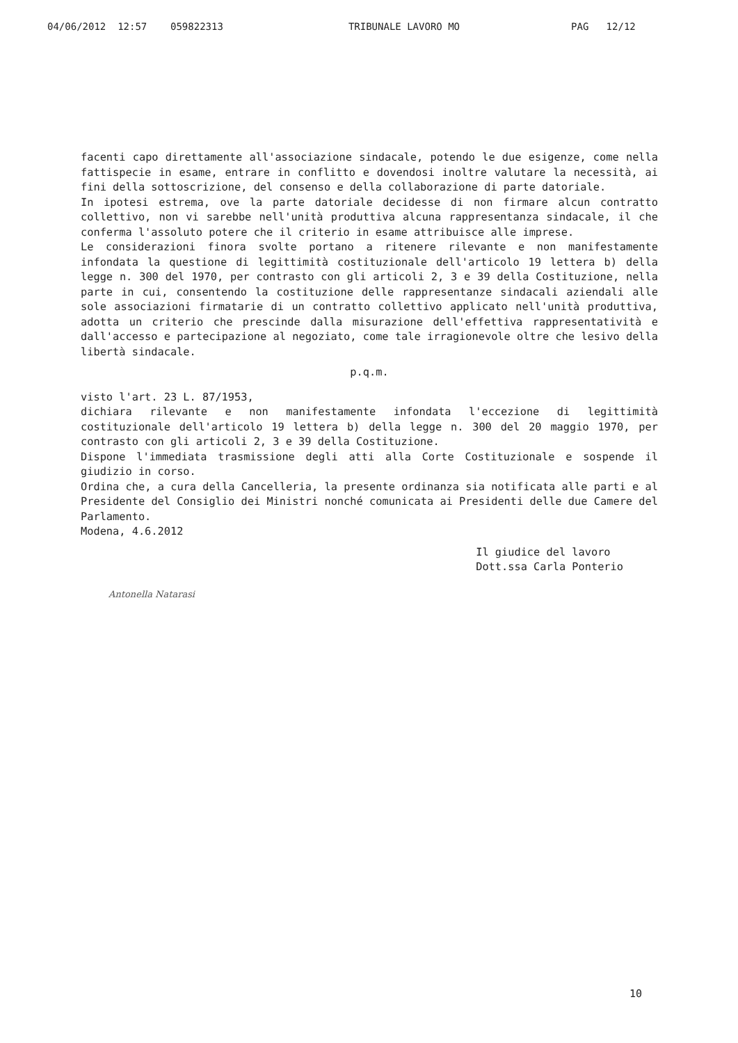04/06/2012 12:57 059822313 TRIBUNALE LAVORO MO PAG 12/12
facenti capo direttamente all'associazione sindacale, potendo le due esigenze, come nella fattispecie in esame, entrare in conflitto e dovendosi inoltre valutare la necessità, ai fini della sottoscrizione, del consenso e della collaborazione di parte datoriale.
In ipotesi estrema, ove la parte datoriale decidesse di non firmare alcun contratto collettivo, non vi sarebbe nell'unità produttiva alcuna rappresentanza sindacale, il che conferma l'assoluto potere che il criterio in esame attribuisce alle imprese.
Le considerazioni finora svolte portano a ritenere rilevante e non manifestamente infondata la questione di legittimità costituzionale dell'articolo 19 lettera b) della legge n. 300 del 1970, per contrasto con gli articoli 2, 3 e 39 della Costituzione, nella parte in cui, consentendo la costituzione delle rappresentanze sindacali aziendali alle sole associazioni firmatarie di un contratto collettivo applicato nell'unità produttiva, adotta un criterio che prescinde dalla misurazione dell'effettiva rappresentatività e dall'accesso e partecipazione al negoziato, come tale irragionevole oltre che lesivo della libertà sindacale.
p.q.m.
visto l'art. 23 L. 87/1953,
dichiara rilevante e non manifestamente infondata l'eccezione di legittimità costituzionale dell'articolo 19 lettera b) della legge n. 300 del 20 maggio 1970, per contrasto con gli articoli 2, 3 e 39 della Costituzione.
Dispone l'immediata trasmissione degli atti alla Corte Costituzionale e sospende il giudizio in corso.
Ordina che, a cura della Cancelleria, la presente ordinanza sia notificata alle parti e al Presidente del Consiglio dei Ministri nonché comunicata ai Presidenti delle due Camere del Parlamento.
Modena, 4.6.2012
Antonella Natarasi
Il giudice del lavoro
Dott.ssa Carla Ponterio
10